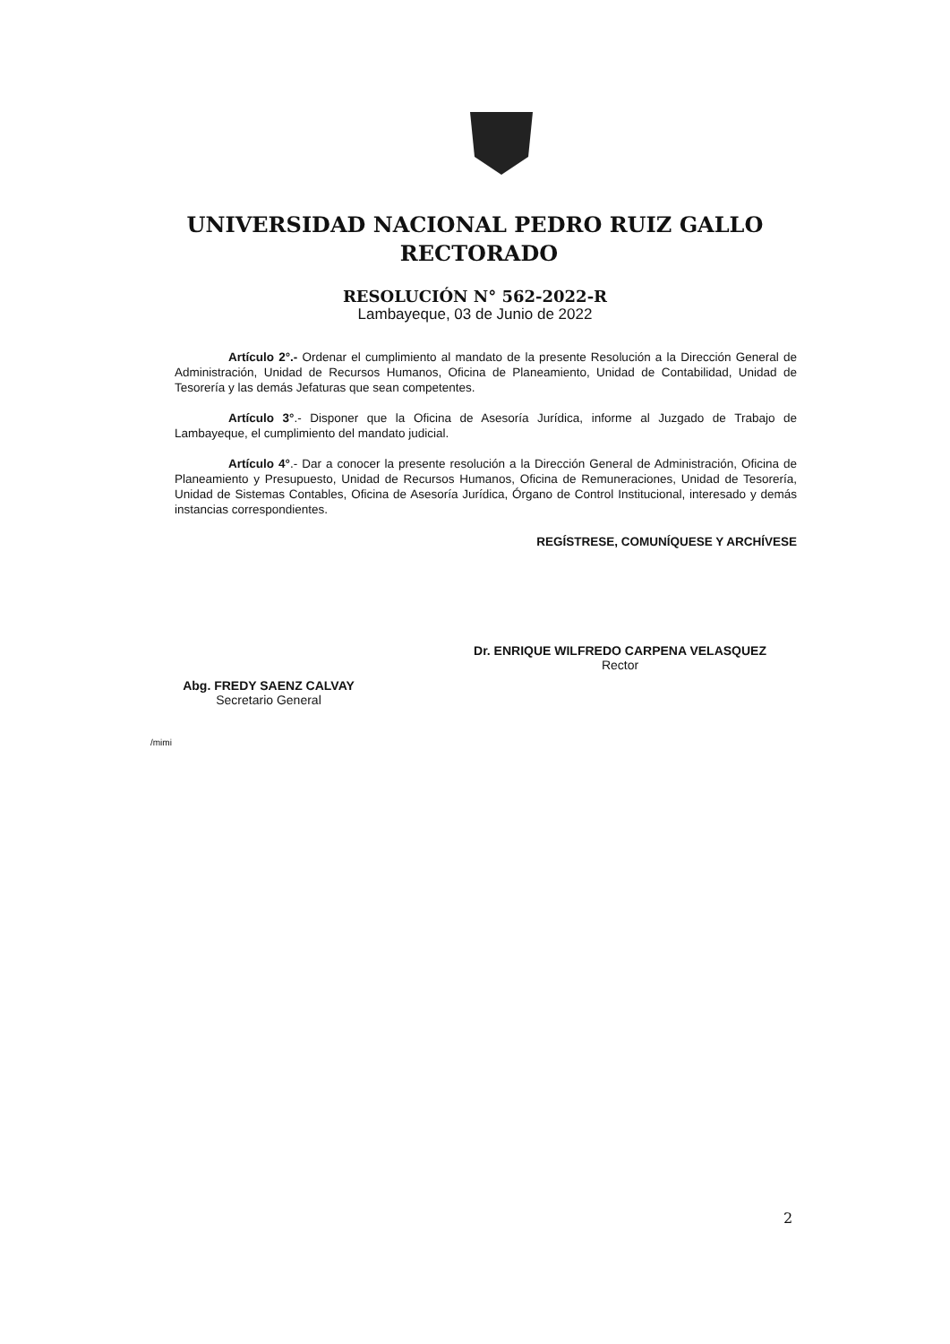UNIVERSIDAD NACIONAL PEDRO RUIZ GALLO
RECTORADO
RESOLUCIÓN N° 562-2022-R
Lambayeque, 03 de Junio de 2022
Artículo 2°.- Ordenar el cumplimiento al mandato de la presente Resolución a la Dirección General de Administración, Unidad de Recursos Humanos, Oficina de Planeamiento, Unidad de Contabilidad, Unidad de Tesorería y las demás Jefaturas que sean competentes.
Artículo 3°.- Disponer que la Oficina de Asesoría Jurídica, informe al Juzgado de Trabajo de Lambayeque, el cumplimiento del mandato judicial.
Artículo 4°.- Dar a conocer la presente resolución a la Dirección General de Administración, Oficina de Planeamiento y Presupuesto, Unidad de Recursos Humanos, Oficina de Remuneraciones, Unidad de Tesorería, Unidad de Sistemas Contables, Oficina de Asesoría Jurídica, Órgano de Control Institucional, interesado y demás instancias correspondientes.
REGÍSTRESE, COMUNÍQUESE Y ARCHÍVESE
Dr. ENRIQUE WILFREDO CARPENA VELASQUEZ
Rector
Abg. FREDY SAENZ CALVAY
Secretario General
/mimi
2